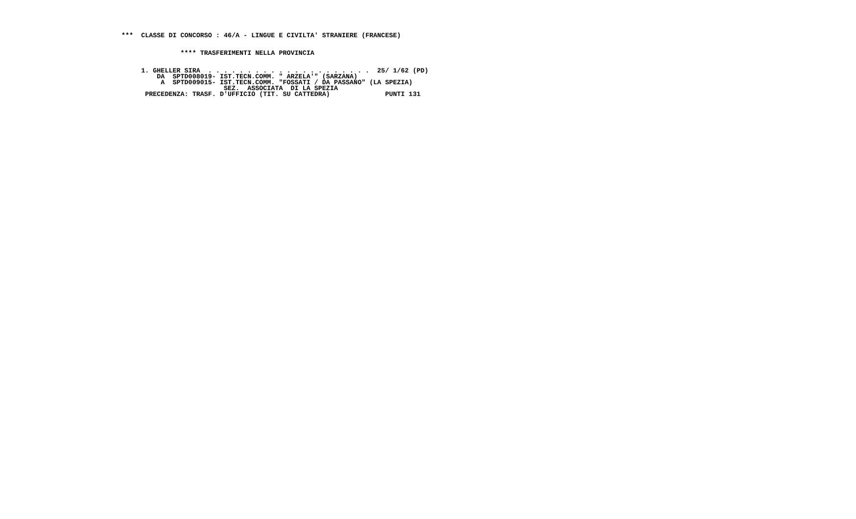***  CLASSE DI CONCORSO : 46/A - LINGUE E CIVILTA' STRANIERE (FRANCESE)


               **** TRASFERIMENTI NELLA PROVINCIA


     1. GHELLER SIRA  . . . . . . . . . . . . . . . . . . . . .  25/ 1/62 (PD)
         DA  SPTD008019- IST.TECN.COMM. " ARZELA'" (SARZANA)
          A  SPTD009015- IST.TECN.COMM. "FOSSATI / DA PASSANO" (LA SPEZIA)
                          SEZ.  ASSOCIATA  DI LA SPEZIA
      PRECEDENZA: TRASF. D'UFFICIO (TIT. SU CATTEDRA)              PUNTI 131